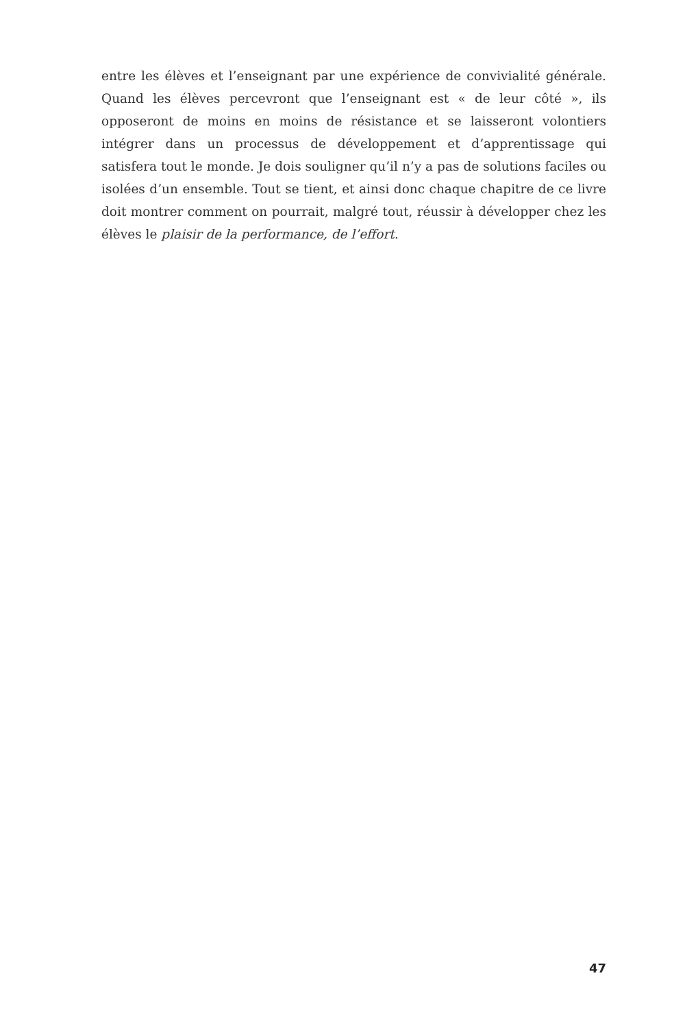entre les élèves et l’enseignant par une expérience de convivialité générale. Quand les élèves percevront que l’enseignant est « de leur côté », ils opposeront de moins en moins de résistance et se laisseront volontiers intégrer dans un processus de développement et d’apprentissage qui satisfera tout le monde. Je dois souligner qu’il n’y a pas de solutions faciles ou isolées d’un ensemble. Tout se tient, et ainsi donc chaque chapitre de ce livre doit montrer comment on pourrait, malgré tout, réussir à développer chez les élèves le plaisir de la performance, de l’effort.
47